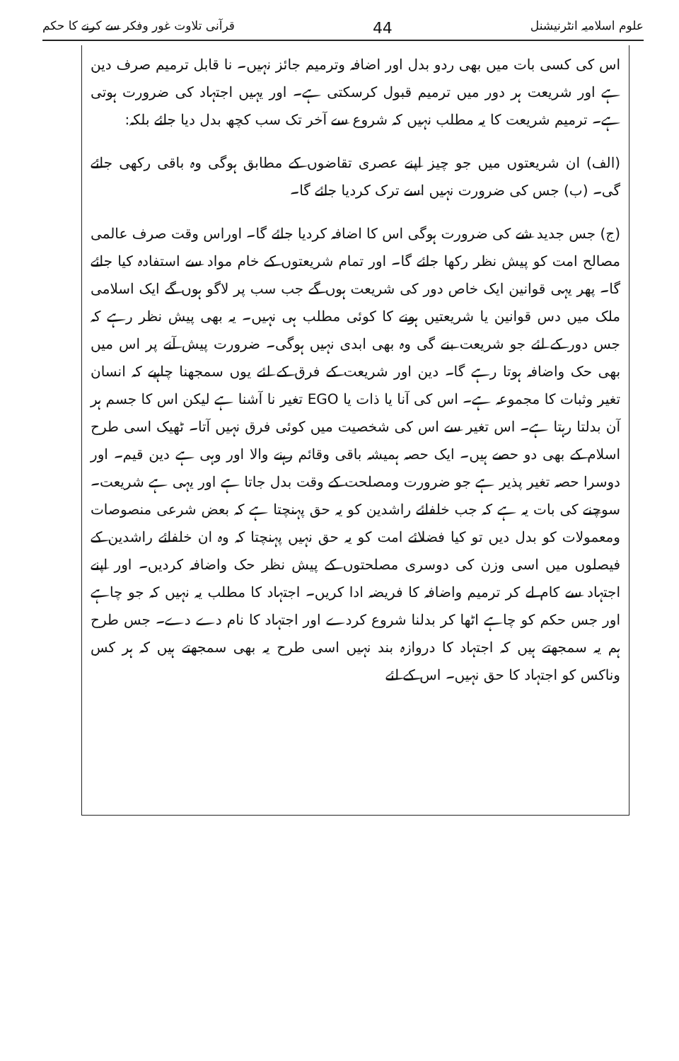علوم اسلامیہ انٹرنیشنل 44 قرآنی تلاوت غور وفکر سے کرنے کا حکم
اس کی کسی بات میں بھی ردو بدل اور اضافہ وترمیم جائز نہیں۔ نا قابل ترمیم صرف دین ہے اور شریعت ہر دور میں ترمیم قبول کرسکتی ہے۔ اور یہیں اجتہاد کی ضرورت ہوتی ہے۔ ترمیم شریعت کا یہ مطلب نہیں کہ شروع سے آخر تک سب کچھ بدل دیا جائے بلکہ:
(الف) ان شریعتوں میں جو چیز اپنے عصری تقاضوں کے مطابق ہوگی وہ باقی رکھی جائے گی۔ (ب) جس کی ضرورت نہیں اسے ترک کردیا جائے گا۔
(ج) جس جدید شے کی ضرورت ہوگی اس کا اضافہ کردیا جائے گا۔ اوراس وقت صرف عالمی مصالح امت کو پیش نظر رکھا جائے گا۔ اور تمام شریعتوں کے خام مواد سے استفادہ کیا جائے گا۔ پھر یہی قوانین ایک خاص دور کی شریعت ہوں گے جب سب پر لاگو ہوں گے ایک اسلامی ملک میں دس قوانین یا شریعتیں ہونے کا کوئی مطلب ہی نہیں۔ یہ بھی پیش نظر رہے کہ جس دور کے لئے جو شریعت بنے گی وہ بھی ابدی نہیں ہوگی۔ ضرورت پیش آنے پر اس میں بھی حک واضافہ ہوتا رہے گا۔ دین اور شریعت کے فرق کے لئے یوں سمجھنا چاہیے کہ انسان تغیر وثبات کا مجموعہ ہے۔ اس کی آنا یا ذات یا EGO تغیر نا آشنا ہے لیکن اس کا جسم ہر آن بدلتا رہتا ہے۔ اس تغیر سے اس کی شخصیت میں کوئی فرق نہیں آتا۔ ٹھیک اسی طرح اسلام کے بھی دو حصے ہیں۔ ایک حصہ ہمیشہ باقی وقائم رہنے والا اور وہی ہے دین قیم۔ اور دوسرا حصہ تغیر پذیر ہے جو ضرورت ومصلحت کے وقت بدل جاتا ہے اور یہی ہے شریعت۔ سوچنے کی بات یہ ہے کہ جب خلفائے راشدین کو یہ حق پہنچتا ہے کہ بعض شرعی منصوصات ومعمولات کو بدل دیں تو کیا فضلائے امت کو یہ حق نہیں پہنچتا کہ وہ ان خلفائے راشدین کے فیصلوں میں اسی وزن کی دوسری مصلحتوں کے پیش نظر حک واضافہ کردیں۔ اور اپنے اجتہاد سے کام لے کر ترمیم واضافہ کا فریضہ ادا کریں۔ اجتہاد کا مطلب یہ نہیں کہ جو چاہے اور جس حکم کو چاہے اٹھا کر بدلنا شروع کردے اور اجتہاد کا نام دے دے۔ جس طرح ہم یہ سمجھتے ہیں کہ اجتہاد کا دروازہ بند نہیں اسی طرح یہ بھی سمجھتے ہیں کہ ہر کس وناکس کو اجتہاد کا حق نہیں۔ اس کے لئے